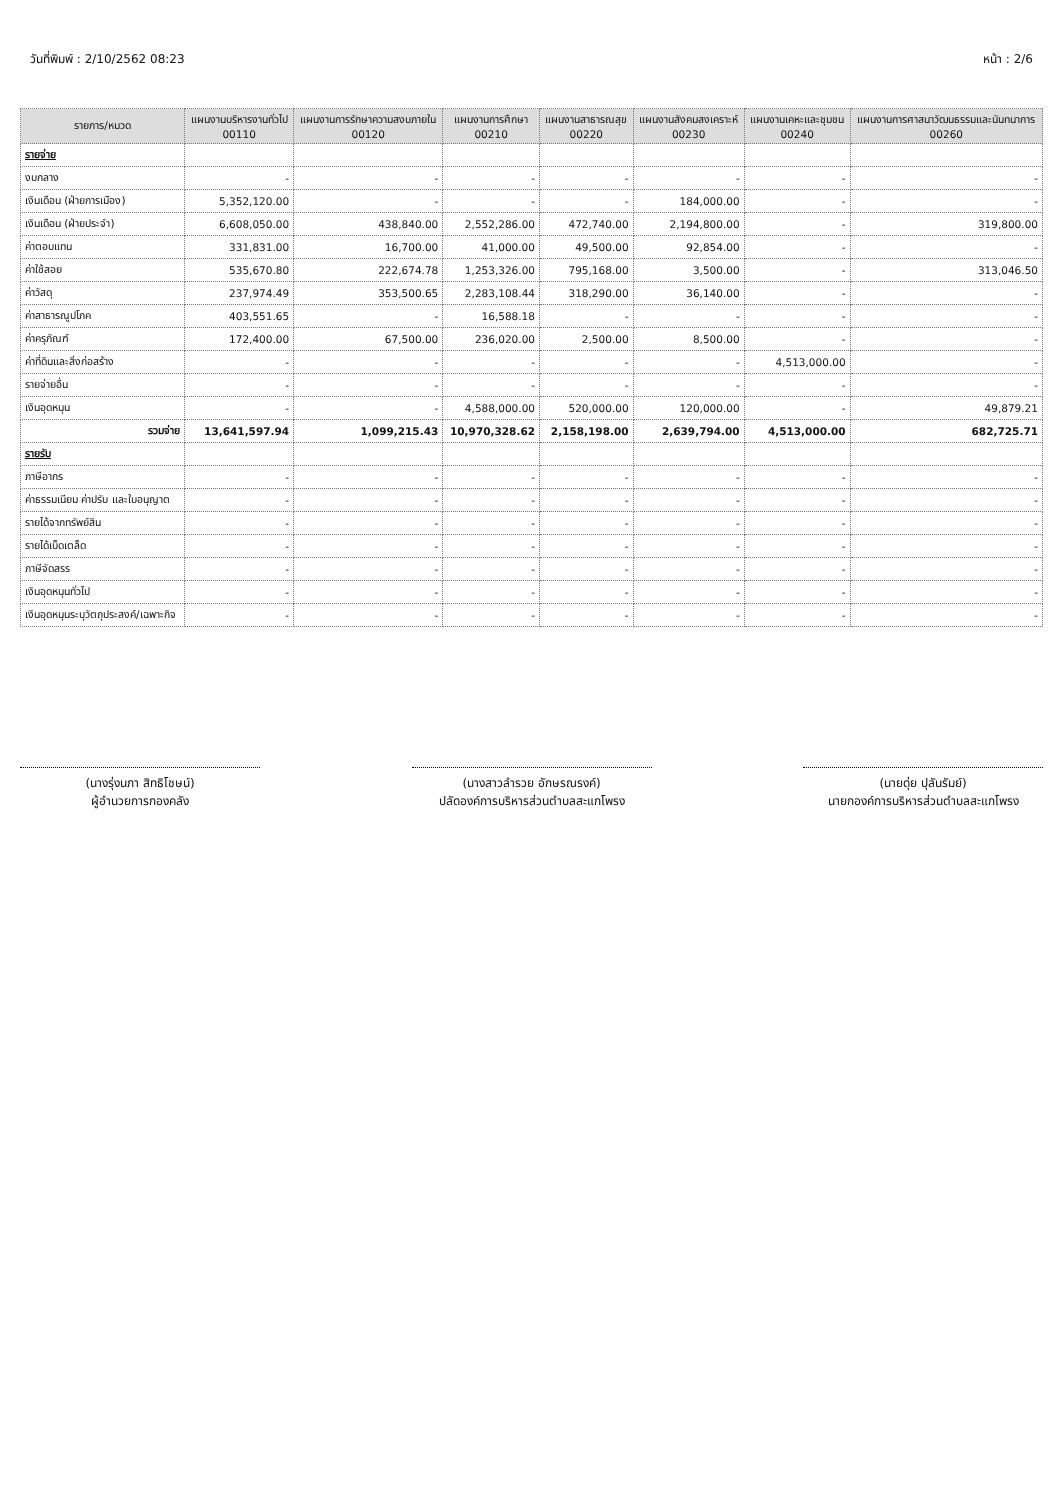วันที่พิมพ์ : 2/10/2562 08:23 หน้า : 2/6
| รายการ/หมวด | แผนงานบริหารงานทั่วไป 00110 | แผนงานการรักษาความสงบภายใน 00120 | แผนงานการศึกษา 00210 | แผนงานสาธารณสุข 00220 | แผนงานสังคมสงเคราะห์ 00230 | แผนงานเคหะและชุมชน 00240 | แผนงานการศาสนาวัฒนธรรมและนันทนาการ 00260 |
| --- | --- | --- | --- | --- | --- | --- | --- |
| รายจ่าย | | | | | | | |
| งบกลาง | - | - | - | - | - | - | - |
| เงินเดือน (ฝ่ายการเมือง) | 5,352,120.00 | - | - | - | 184,000.00 | - | - |
| เงินเดือน (ฝ่ายประจำ) | 6,608,050.00 | 438,840.00 | 2,552,286.00 | 472,740.00 | 2,194,800.00 | - | 319,800.00 |
| ค่าตอบแทน | 331,831.00 | 16,700.00 | 41,000.00 | 49,500.00 | 92,854.00 | - | - |
| ค่าใช้สอย | 535,670.80 | 222,674.78 | 1,253,326.00 | 795,168.00 | 3,500.00 | - | 313,046.50 |
| ค่าวัสดุ | 237,974.49 | 353,500.65 | 2,283,108.44 | 318,290.00 | 36,140.00 | - | - |
| ค่าสาธารณูปโภค | 403,551.65 | - | 16,588.18 | - | - | - | - |
| ค่าครุภัณฑ์ | 172,400.00 | 67,500.00 | 236,020.00 | 2,500.00 | 8,500.00 | - | - |
| ค่าที่ดินและสิ่งก่อสร้าง | - | - | - | - | - | 4,513,000.00 | - |
| รายจ่ายอื่น | - | - | - | - | - | - | - |
| เงินอุดหนุน | - | - | 4,588,000.00 | 520,000.00 | 120,000.00 | - | 49,879.21 |
| รวมจ่าย | 13,641,597.94 | 1,099,215.43 | 10,970,328.62 | 2,158,198.00 | 2,639,794.00 | 4,513,000.00 | 682,725.71 |
| รายรับ | | | | | | | |
| ภาษีอากร | - | - | - | - | - | - | - |
| ค่าธรรมเนียม ค่าปรับ และใบอนุญาต | - | - | - | - | - | - | - |
| รายได้จากทรัพย์สิน | - | - | - | - | - | - | - |
| รายได้เบ็ดเตล็ด | - | - | - | - | - | - | - |
| ภาษีจัดสรร | - | - | - | - | - | - | - |
| เงินอุดหนุนทั่วไป | - | - | - | - | - | - | - |
| เงินอุดหนุนระบุวัตถุประสงค์/เฉพาะกิจ | - | - | - | - | - | - | - |
(นางรุ่งนภา สิทธิโชษน์)
ผู้อำนวยการกองคลัง
(นางสาวลำรวย อักษรณรงค์)
ปลัดองค์การบริหารส่วนตำบลสะแกโพรง
(นายดุ่ย ปุลันรัมย์)
นายกองค์การบริหารส่วนตำบลสะแกโพรง